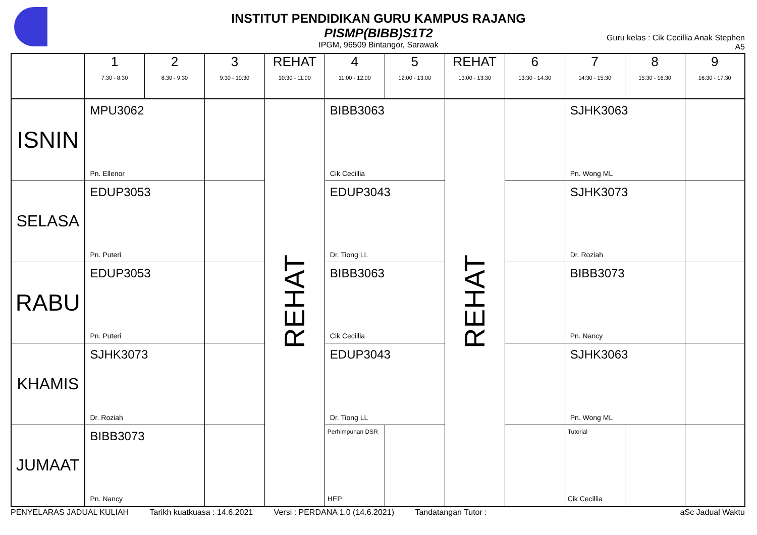INSTITUT PENDIDIKAN GURU KAMPUS RAJANG
PISMP(BIBB)S1T2
IPGM, 96509 Bintangor, Sarawak
Guru kelas : Cik Cecillia Anak Stephen
A5
| | 1 7:30 - 8:30 | 2 8:30 - 9:30 | 3 9:30 - 10:30 | REHAT 10:30 - 11:00 | 4 11:00 - 12:00 | 5 12:00 - 13:00 | REHAT 13:00 - 13:30 | 6 13:30 - 14:30 | 7 14:30 - 15:30 | 8 15:30 - 16:30 | 9 16:30 - 17:30 |
| --- | --- | --- | --- | --- | --- | --- | --- | --- | --- | --- | --- |
| ISNIN | MPU3062 Pn. Ellenor | | | REHAT | BIBB3063 Cik Cecillia | | REHAT | | SJHK3063 Pn. Wong ML | | |
| SELASA | EDUP3053 Pn. Puteri | | | | EDUP3043 Dr. Tiong LL | | | | SJHK3073 Dr. Roziah | | |
| RABU | EDUP3053 Pn. Puteri | | | | BIBB3063 Cik Cecillia | | | | BIBB3073 Pn. Nancy | | |
| KHAMIS | SJHK3073 Dr. Roziah | | | | EDUP3043 Dr. Tiong LL | | | | SJHK3063 Pn. Wong ML | | |
| JUMAAT | BIBB3073 Pn. Nancy | | | | Perhimpunan DSR HEP | | | | Tutorial Cik Cecillia | | |
PENYELARAS JADUAL KULIAH Tarikh kuatkuasa : 14.6.2021 Versi : PERDANA 1.0 (14.6.2021) Tandatangan Tutor : aSc Jadual Waktu